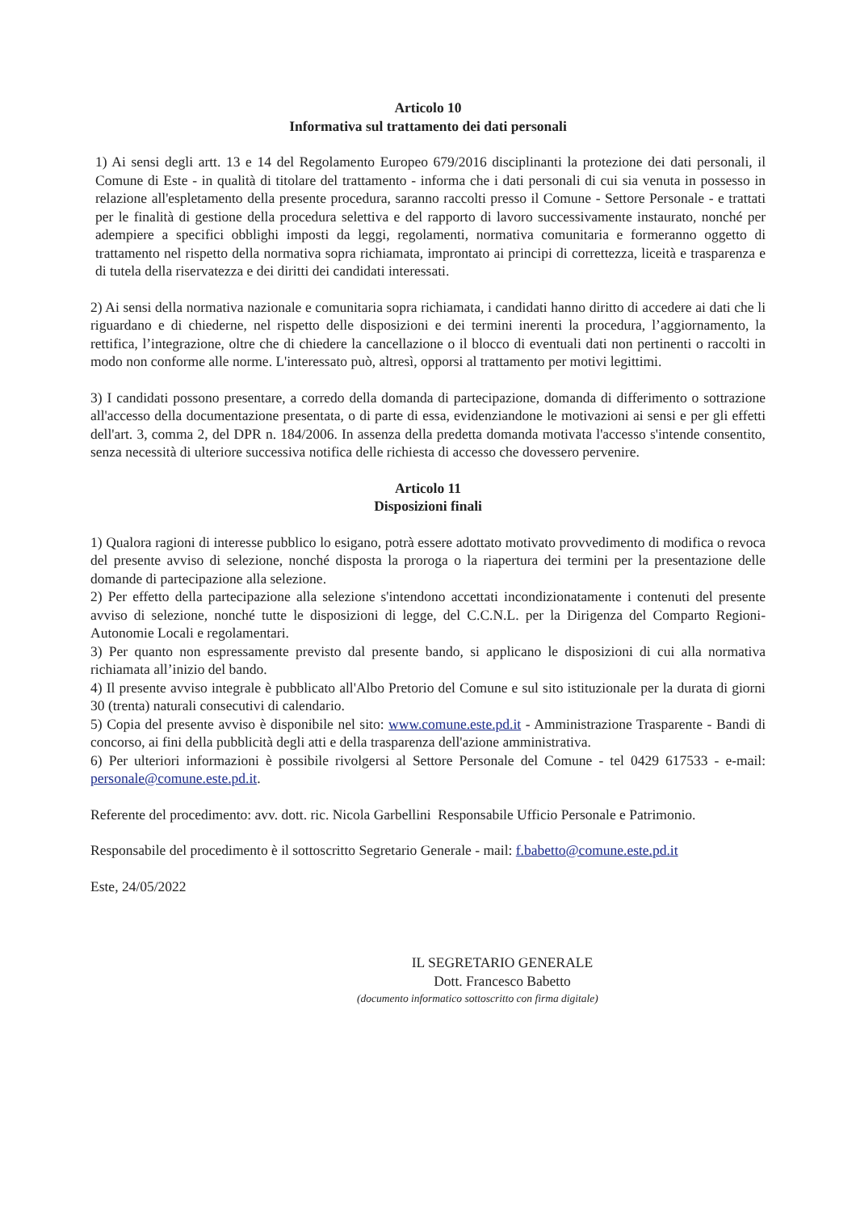Articolo 10
Informativa sul trattamento dei dati personali
1) Ai sensi degli artt. 13 e 14 del Regolamento Europeo 679/2016 disciplinanti la protezione dei dati personali, il Comune di Este - in qualità di titolare del trattamento - informa che i dati personali di cui sia venuta in possesso in relazione all'espletamento della presente procedura, saranno raccolti presso il Comune - Settore Personale - e trattati per le finalità di gestione della procedura selettiva e del rapporto di lavoro successivamente instaurato, nonché per adempiere a specifici obblighi imposti da leggi, regolamenti, normativa comunitaria e formeranno oggetto di trattamento nel rispetto della normativa sopra richiamata, improntato ai principi di correttezza, liceità e trasparenza e di tutela della riservatezza e dei diritti dei candidati interessati.
2) Ai sensi della normativa nazionale e comunitaria sopra richiamata, i candidati hanno diritto di accedere ai dati che li riguardano e di chiederne, nel rispetto delle disposizioni e dei termini inerenti la procedura, l’aggiornamento, la rettifica, l’integrazione, oltre che di chiedere la cancellazione o il blocco di eventuali dati non pertinenti o raccolti in modo non conforme alle norme. L'interessato può, altresì, opporsi al trattamento per motivi legittimi.
3) I candidati possono presentare, a corredo della domanda di partecipazione, domanda di differimento o sottrazione all'accesso della documentazione presentata, o di parte di essa, evidenziandone le motivazioni ai sensi e per gli effetti dell'art. 3, comma 2, del DPR n. 184/2006. In assenza della predetta domanda motivata l'accesso s'intende consentito, senza necessità di ulteriore successiva notifica delle richiesta di accesso che dovessero pervenire.
Articolo 11
Disposizioni finali
1) Qualora ragioni di interesse pubblico lo esigano, potrà essere adottato motivato provvedimento di modifica o revoca del presente avviso di selezione, nonché disposta la proroga o la riapertura dei termini per la presentazione delle domande di partecipazione alla selezione.
2) Per effetto della partecipazione alla selezione s'intendono accettati incondizionatamente i contenuti del presente avviso di selezione, nonché tutte le disposizioni di legge, del C.C.N.L. per la Dirigenza del Comparto Regioni-Autonomie Locali e regolamentari.
3) Per quanto non espressamente previsto dal presente bando, si applicano le disposizioni di cui alla normativa richiamata all’inizio del bando.
4) Il presente avviso integrale è pubblicato all'Albo Pretorio del Comune e sul sito istituzionale per la durata di giorni 30 (trenta) naturali consecutivi di calendario.
5) Copia del presente avviso è disponibile nel sito: www.comune.este.pd.it - Amministrazione Trasparente - Bandi di concorso, ai fini della pubblicità degli atti e della trasparenza dell'azione amministrativa.
6) Per ulteriori informazioni è possibile rivolgersi al Settore Personale del Comune - tel 0429 617533 - e-mail: personale@comune.este.pd.it.
Referente del procedimento: avv. dott. ric. Nicola Garbellini Responsabile Ufficio Personale e Patrimonio.
Responsabile del procedimento è il sottoscritto Segretario Generale - mail: f.babetto@comune.este.pd.it
Este, 24/05/2022
IL SEGRETARIO GENERALE
Dott. Francesco Babetto
(documento informatico sottoscritto con firma digitale)